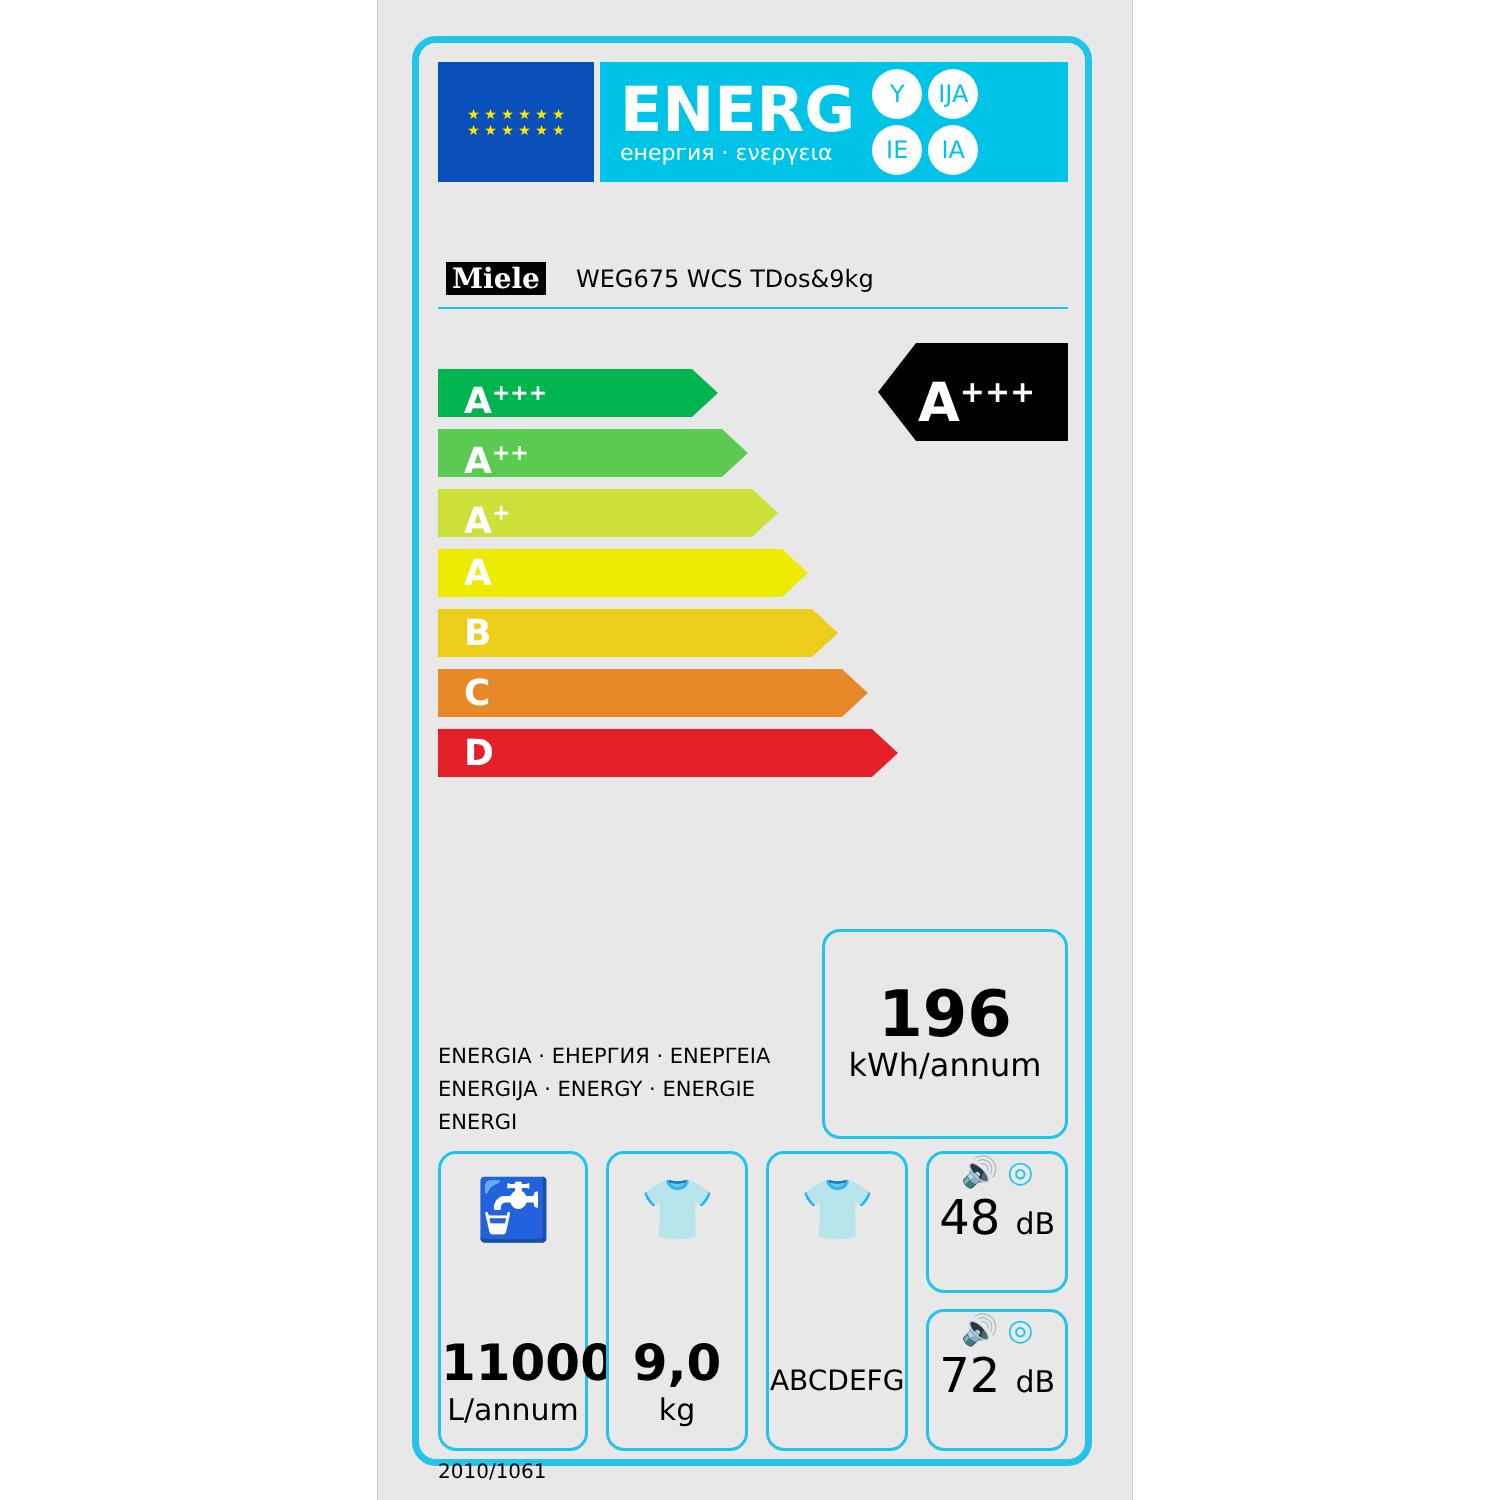★ ★ ★ ★ ★ ★
★ ★ ★ ★ ★ ★
ENERG
енергия · ενεργεια
Y IJA IE IA
Miele WEG675 WCS TDos&9kg
A<sup>+++</sup>
A<sup>++</sup>
A<sup>+</sup>
A
B
C
D
A<sup>+++</sup>
ENERGIA · ЕНЕРГИЯ · ΕΝΕΡΓΕΙΑ
ENERGIJA · ENERGY · ENERGIE
ENERGI
196
kWh/annum
🚰
11000
L/annum
👕
9,0
kg
👕
ABCDEFG
🔊 ◎
48 dB
🔊 ◎
72 dB
2010/1061